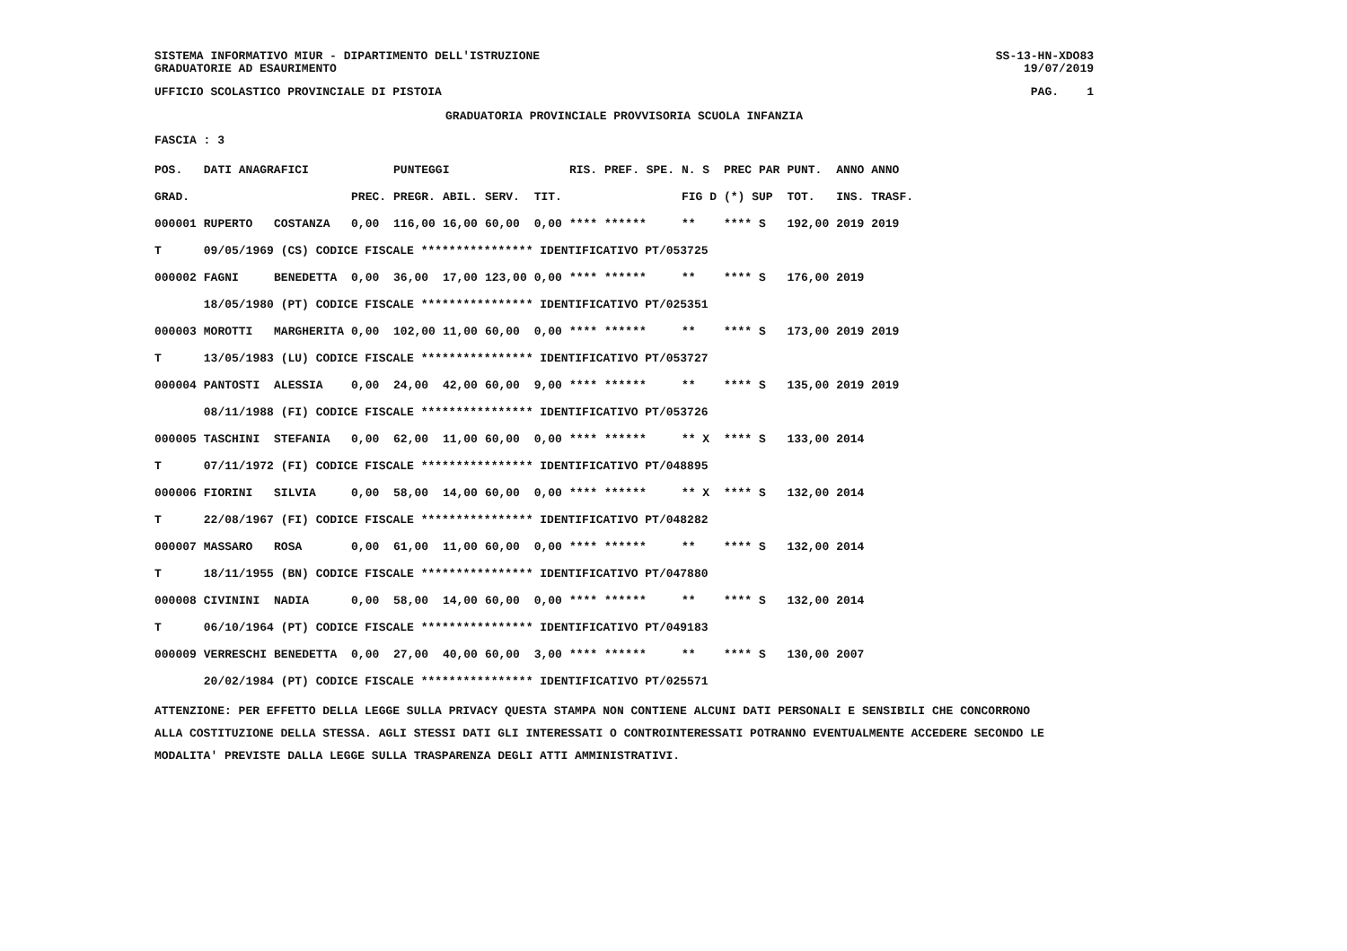SISTEMA INFORMATIVO MIUR - DIPARTIMENTO DELL'ISTRUZIONE
GRADUATORIE AD ESAURIMENTO SS-13-HN-XDO83
19/07/2019
UFFICIO SCOLASTICO PROVINCIALE DI PISTOIA PAG. 1
GRADUATORIA PROVINCIALE PROVVISORIA SCUOLA INFANZIA
FASCIA : 3
| POS. | DATI ANAGRAFICI | | | PUNTEGGI | | | | RIS. PREF. SPE. | N. S | PREC PAR | PUNT. | ANNO ANNO |
| --- | --- | --- | --- | --- | --- | --- | --- | --- | --- | --- | --- | --- |
| GRAD. | | | PREC. | PREGR. | ABIL. | SERV. | TIT. | | FIG D | (*) SUP | TOT. | INS. TRASF. |
| 000001 | RUPERTO | COSTANZA | 0,00 | 116,00 | 16,00 | 60,00 | 0,00 | **** ****** | ** | **** S | 192,00 | 2019 2019 |
| T | 09/05/1969 (CS) CODICE FISCALE **************** IDENTIFICATIVO PT/053725 | | | | | | | | | | | |
| 000002 | FAGNI | BENEDETTA | 0,00 | 36,00 | 17,00 | 123,00 | 0,00 | **** ****** | ** | **** S | 176,00 | 2019 |
| | 18/05/1980 (PT) CODICE FISCALE **************** IDENTIFICATIVO PT/025351 | | | | | | | | | | | |
| 000003 | MOROTTI | MARGHERITA | 0,00 | 102,00 | 11,00 | 60,00 | 0,00 | **** ****** | ** | **** S | 173,00 | 2019 2019 |
| T | 13/05/1983 (LU) CODICE FISCALE **************** IDENTIFICATIVO PT/053727 | | | | | | | | | | | |
| 000004 | PANTOSTI | ALESSIA | 0,00 | 24,00 | 42,00 | 60,00 | 9,00 | **** ****** | ** | **** S | 135,00 | 2019 2019 |
| | 08/11/1988 (FI) CODICE FISCALE **************** IDENTIFICATIVO PT/053726 | | | | | | | | | | | |
| 000005 | TASCHINI | STEFANIA | 0,00 | 62,00 | 11,00 | 60,00 | 0,00 | **** ****** | ** X | **** S | 133,00 | 2014 |
| T | 07/11/1972 (FI) CODICE FISCALE **************** IDENTIFICATIVO PT/048895 | | | | | | | | | | | |
| 000006 | FIORINI | SILVIA | 0,00 | 58,00 | 14,00 | 60,00 | 0,00 | **** ****** | ** X | **** S | 132,00 | 2014 |
| T | 22/08/1967 (FI) CODICE FISCALE **************** IDENTIFICATIVO PT/048282 | | | | | | | | | | | |
| 000007 | MASSARO | ROSA | 0,00 | 61,00 | 11,00 | 60,00 | 0,00 | **** ****** | ** | **** S | 132,00 | 2014 |
| T | 18/11/1955 (BN) CODICE FISCALE **************** IDENTIFICATIVO PT/047880 | | | | | | | | | | | |
| 000008 | CIVININI | NADIA | 0,00 | 58,00 | 14,00 | 60,00 | 0,00 | **** ****** | ** | **** S | 132,00 | 2014 |
| T | 06/10/1964 (PT) CODICE FISCALE **************** IDENTIFICATIVO PT/049183 | | | | | | | | | | | |
| 000009 | VERRESCHI | BENEDETTA | 0,00 | 27,00 | 40,00 | 60,00 | 3,00 | **** ****** | ** | **** S | 130,00 | 2007 |
| | 20/02/1984 (PT) CODICE FISCALE **************** IDENTIFICATIVO PT/025571 | | | | | | | | | | | |
ATTENZIONE: PER EFFETTO DELLA LEGGE SULLA PRIVACY QUESTA STAMPA NON CONTIENE ALCUNI DATI PERSONALI E SENSIBILI CHE CONCORRONO
ALLA COSTITUZIONE DELLA STESSA. AGLI STESSI DATI GLI INTERESSATI O CONTROINTERESSATI POTRANNO EVENTUALMENTE ACCEDERE SECONDO LE
MODALITA' PREVISTE DALLA LEGGE SULLA TRASPARENZA DEGLI ATTI AMMINISTRATIVI.